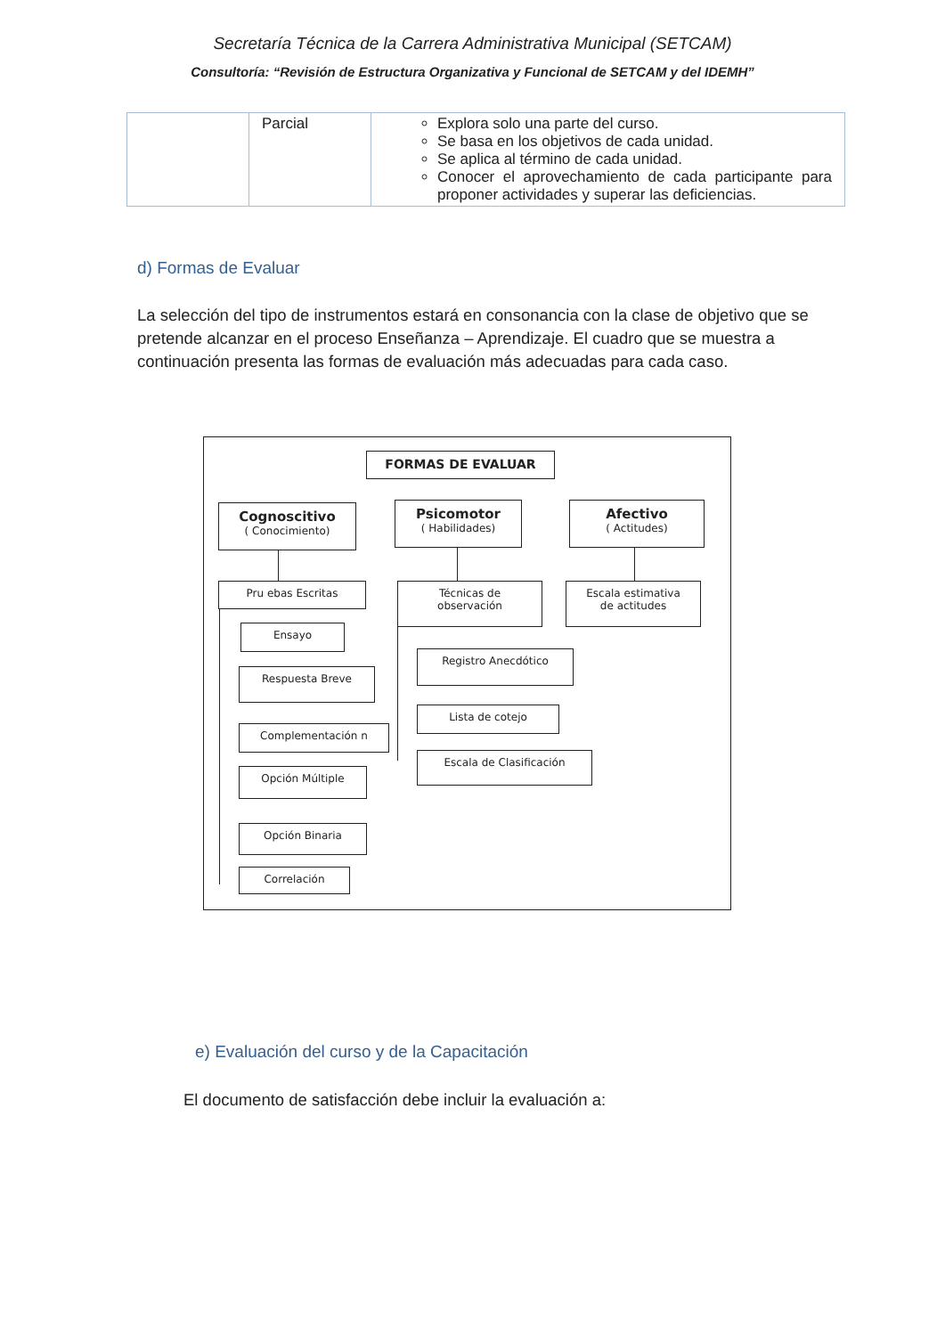Secretaría Técnica de la Carrera Administrativa Municipal (SETCAM)
Consultoría: “Revisión de Estructura Organizativa y Funcional de SETCAM y del IDEMH”
| | Parcial | Explora solo una parte del curso. Se basa en los objetivos de cada unidad. Se aplica al término de cada unidad. Conocer el aprovechamiento de cada participante para proponer actividades y superar las deficiencias. |
d) Formas de Evaluar
La selección del tipo de instrumentos estará en consonancia con la clase de objetivo que se pretende alcanzar en el proceso Enseñanza – Aprendizaje. El cuadro que se muestra a continuación presenta las formas de evaluación más adecuadas para cada caso.
FORMAS DE EVALUAR
Cognoscitivo
( Conocimiento)
Psicomotor
( Habilidades)
Afectivo
( Actitudes)
Pru ebas Escritas
Técnicas de
observación
Escala estimativa
de actitudes
Ensayo
Respuesta Breve
Complementación n
Opción Múltiple
Opción Binaria
Correlación
Registro Anecdótico
Lista de cotejo
Escala de Clasificación
e) Evaluación del curso y de la Capacitación
El documento de satisfacción debe incluir la evaluación a: